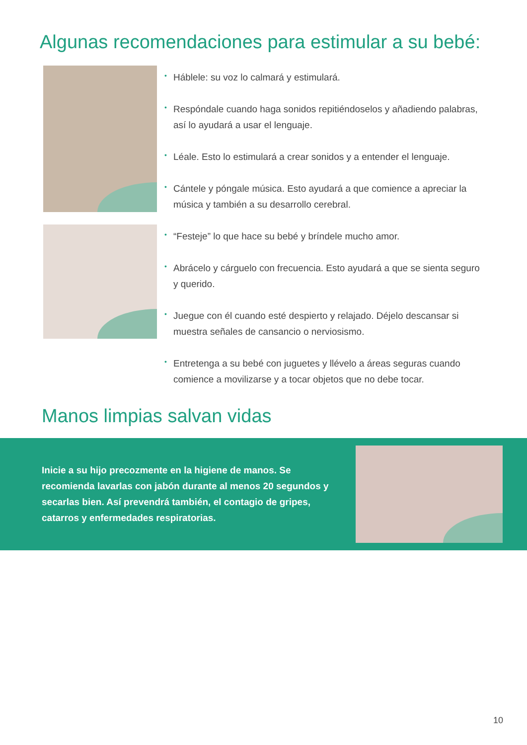Algunas recomendaciones para estimular a su bebé:
• Háblele: su voz lo calmará y estimulará.
• Respóndale cuando haga sonidos repitiéndoselos y añadiendo palabras, así lo ayudará a usar el lenguaje.
• Léale. Esto lo estimulará a crear sonidos y a entender el lenguaje.
• Cántele y póngale música. Esto ayudará a que comience a apreciar la música y también a su desarrollo cerebral.
• “Festeje” lo que hace su bebé y bríndele mucho amor.
• Abrácelo y cárguelo con frecuencia. Esto ayudará a que se sienta seguro y querido.
• Juegue con él cuando esté despierto y relajado. Déjelo descansar si muestra señales de cansancio o nerviosismo.
• Entretenga a su bebé con juguetes y llévelo a áreas seguras cuando comience a movilizarse y a tocar objetos que no debe tocar.
Manos limpias salvan vidas
Inicie a su hijo precozmente en la higiene de manos. Se recomienda lavarlas con jabón durante al menos 20 segundos y secarlas bien. Así prevendrá también, el contagio de gripes, catarros y enfermedades respiratorias.
10